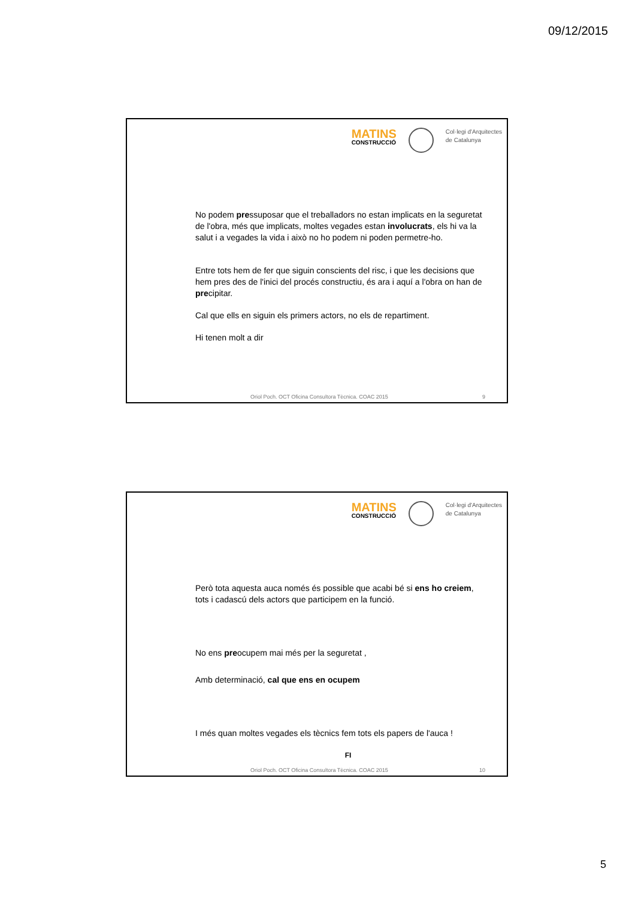09/12/2015
MATINS
CONSTRUCCIÓ
Col·legi d'Arquitectes
de Catalunya
No podem pressuposar que el treballadors no estan implicats en la seguretat de l'obra, més que implicats, moltes vegades estan involucrats, els hi va la salut i a vegades la vida i això no ho podem ni poden permetre-ho.
Entre tots hem de fer que siguin conscients del risc, i que les decisions que hem pres des de l'inici del procés constructiu, és ara i aquí a l'obra on han de precipitar.
Cal que ells en siguin els primers actors, no els de repartiment.
Hi tenen molt a dir
Oriol Poch. OCT Oficina Consultora Tècnica. COAC 2015 9
MATINS
CONSTRUCCIÓ
Col·legi d'Arquitectes
de Catalunya
Però tota aquesta auca només és possible que acabi bé si ens ho creiem, tots i cadascú dels actors que participem en la funció.
No ens preocupem mai més per la seguretat ,
Amb determinació, cal que ens en ocupem
I més quan moltes vegades els tècnics fem tots els papers de l'auca !
FI
Oriol Poch. OCT Oficina Consultora Tècnica. COAC 2015 10
5